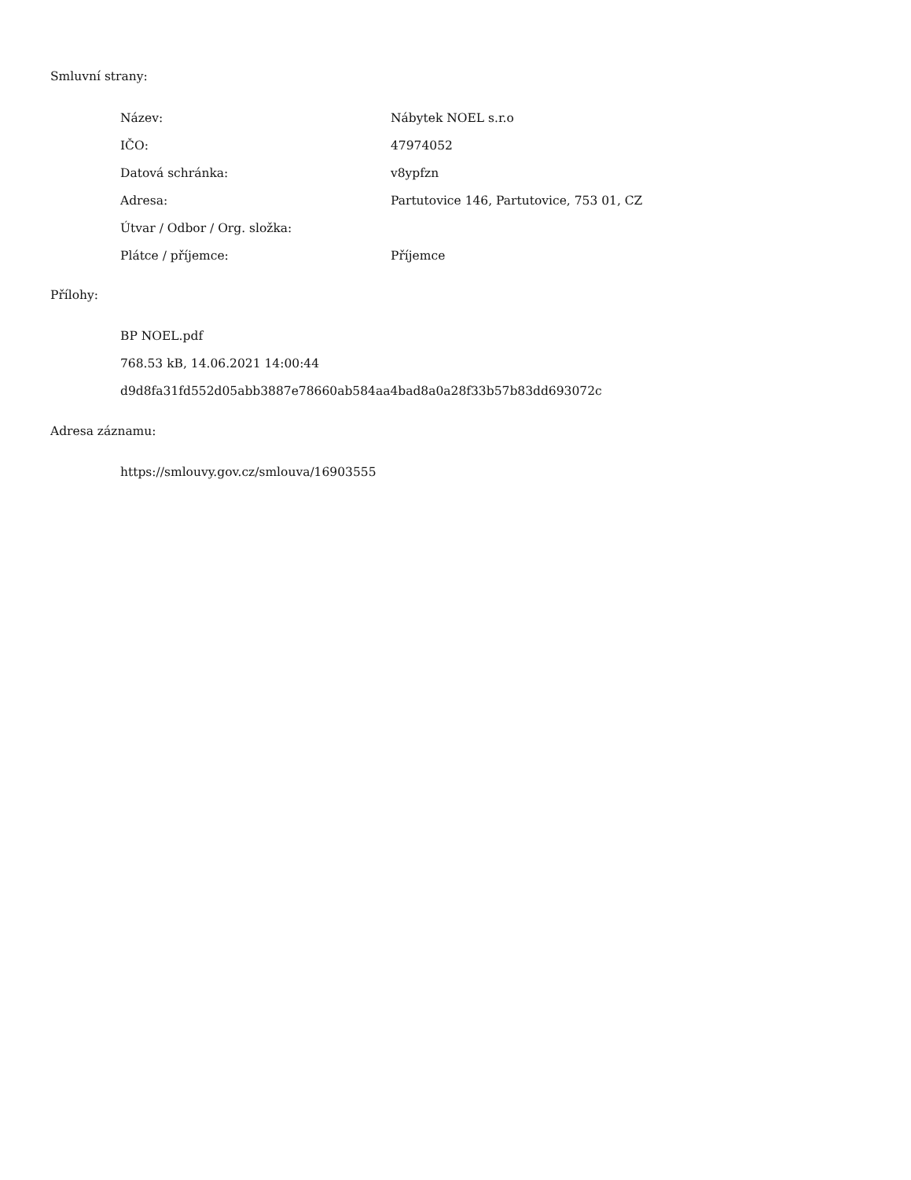Smluvní strany:
| Název: | Nábytek NOEL s.r.o |
| IČO: | 47974052 |
| Datová schránka: | v8ypfzn |
| Adresa: | Partutovice 146, Partutovice, 753 01, CZ |
| Útvar / Odbor / Org. složka: | |
| Plátce / příjemce: | Příjemce |
Přílohy:
BP NOEL.pdf
768.53 kB, 14.06.2021 14:00:44
d9d8fa31fd552d05abb3887e78660ab584aa4bad8a0a28f33b57b83dd693072c
Adresa záznamu:
https://smlouvy.gov.cz/smlouva/16903555